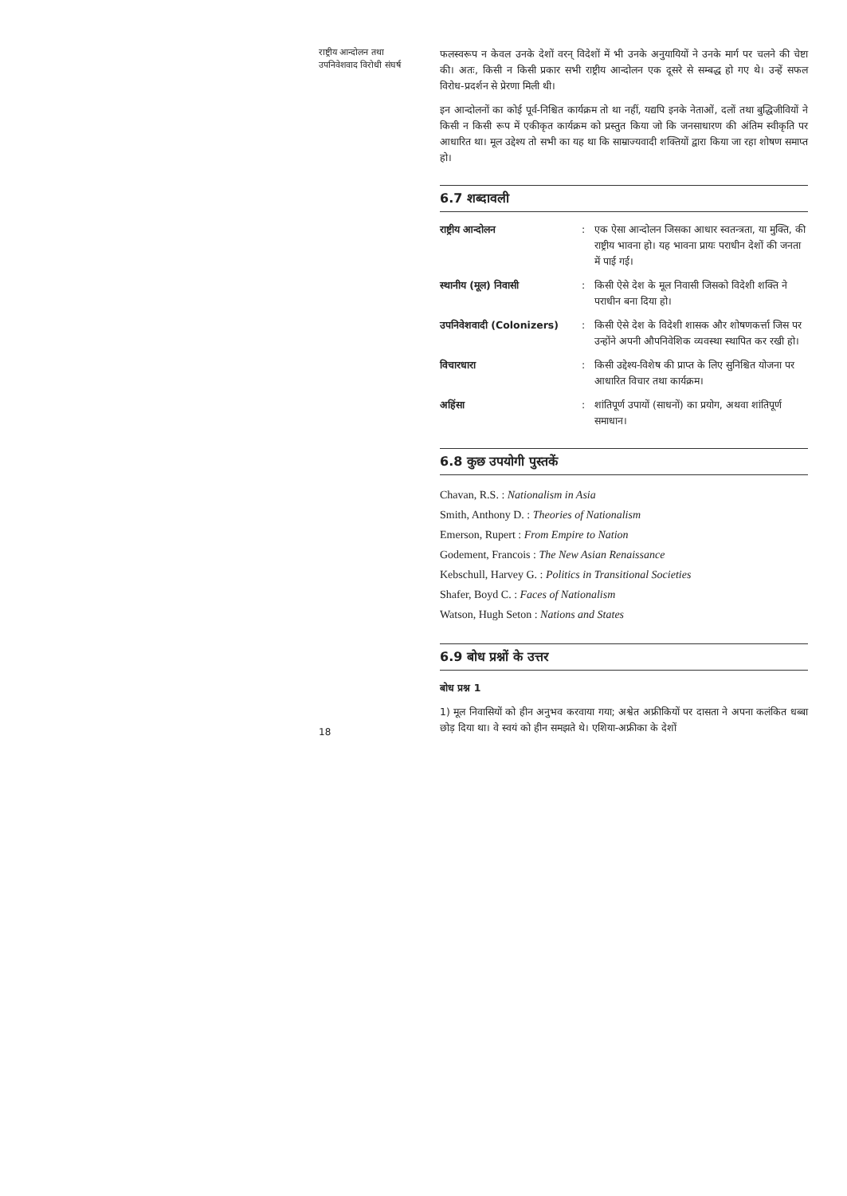राष्ट्रीय आन्दोलन तथा
उपनिवेशवाद विरोधी संघर्ष
18
फलस्वरूप न केवल उनके देशों वरन् विदेशों में भी उनके अनुयायियों ने उनके मार्ग पर चलने की चेष्टा की। अतः, किसी न किसी प्रकार सभी राष्ट्रीय आन्दोलन एक दूसरे से सम्बद्ध हो गए थे। उन्हें सफल विरोध-प्रदर्शन से प्रेरणा मिली थी।
इन आन्दोलनों का कोई पूर्व-निश्चित कार्यक्रम तो था नहीं, यद्यपि इनके नेताओं, दलों तथा बुद्धिजीवियों ने किसी न किसी रूप में एकीकृत कार्यक्रम को प्रस्तुत किया जो कि जनसाधारण की अंतिम स्वीकृति पर आधारित था। मूल उद्देश्य तो सभी का यह था कि साम्राज्यवादी शक्तियों द्वारा किया जा रहा शोषण समाप्त हो।
6.7 शब्दावली
राष्ट्रीय आन्दोलन : एक ऐसा आन्दोलन जिसका आधार स्वतन्त्रता, या मुक्ति, की राष्ट्रीय भावना हो। यह भावना प्रायः पराधीन देशों की जनता में पाई गई।
स्थानीय (मूल) निवासी : किसी ऐसे देश के मूल निवासी जिसको विदेशी शक्ति ने पराधीन बना दिया हो।
उपनिवेशवादी (Colonizers)
: किसी ऐसे देश के विदेशी शासक और शोषणकर्त्ता जिस पर उन्होंने अपनी औपनिवेशिक व्यवस्था स्थापित कर रखी हो।
विचारधारा : किसी उद्देश्य-विशेष की प्राप्त के लिए सुनिश्चित योजना पर आधारित विचार तथा कार्यक्रम।
अहिंसा : शांतिपूर्ण उपायों (साधनों) का प्रयोग, अथवा शांतिपूर्ण समाधान।
6.8 कुछ उपयोगी पुस्तकें
Chavan, R.S. : Nationalism in Asia
Smith, Anthony D. : Theories of Nationalism
Emerson, Rupert : From Empire to Nation
Godement, Francois : The New Asian Renaissance
Kebschull, Harvey G. : Politics in Transitional Societies
Shafer, Boyd C. : Faces of Nationalism
Watson, Hugh Seton : Nations and States
6.9 बोध प्रश्नों के उत्तर
बोध प्रश्न 1
1) मूल निवासियों को हीन अनुभव करवाया गया; अश्वेत अफ्रीकियों पर दासता ने अपना कलंकित धब्बा छोड़ दिया था। वे स्वयं को हीन समझते थे। एशिया-अफ्रीका के देशों